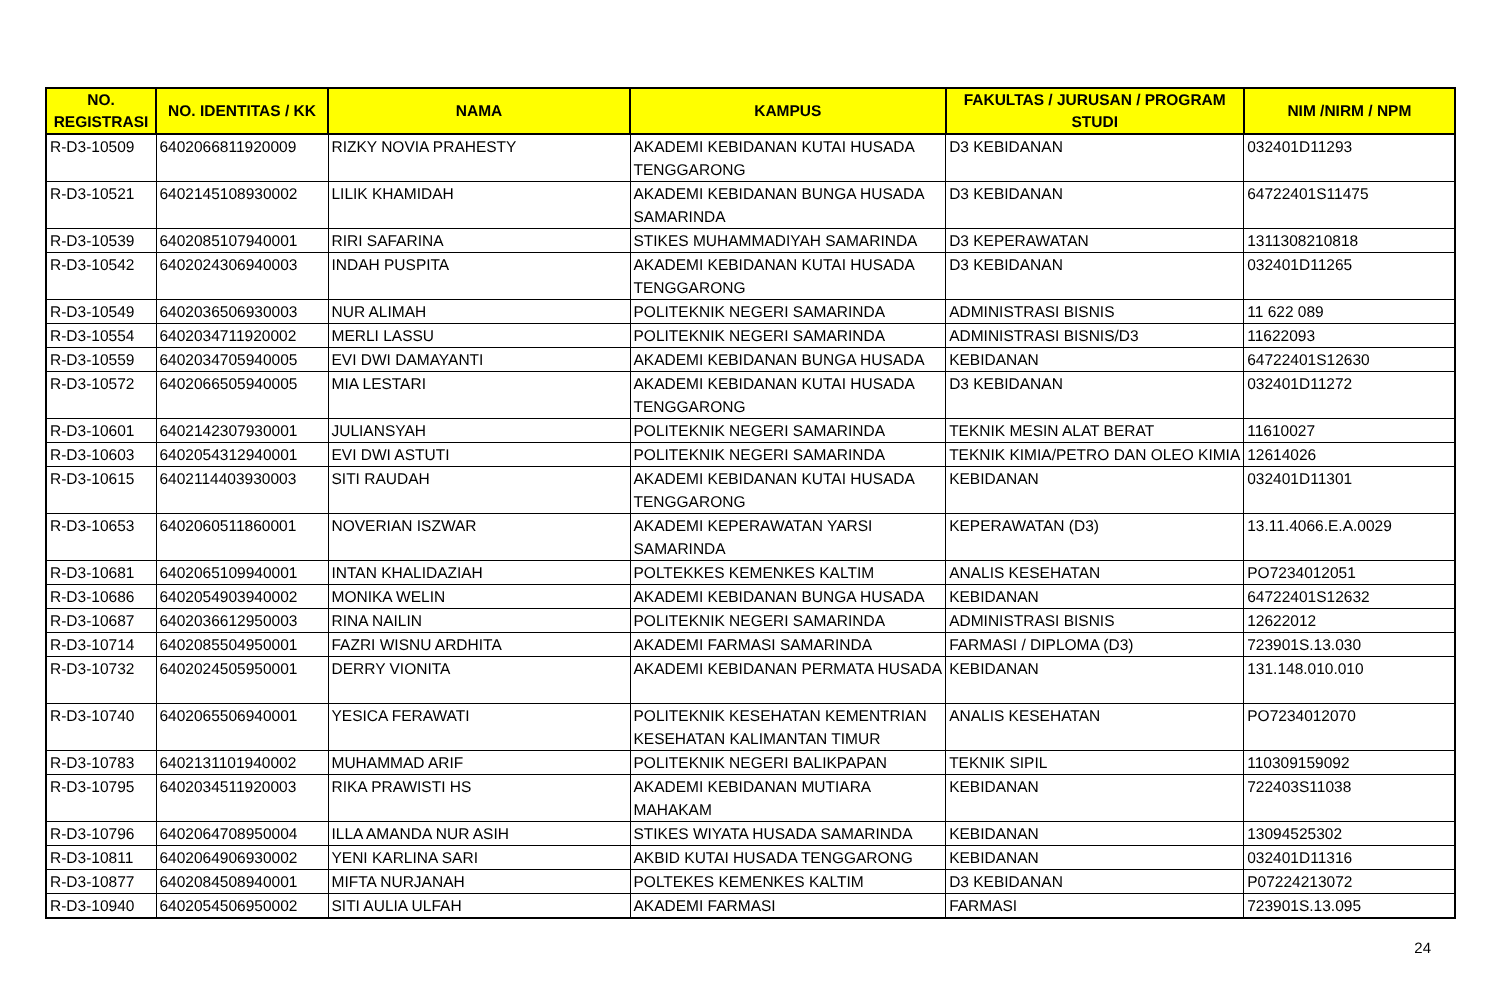| NO. REGISTRASI | NO. IDENTITAS / KK | NAMA | KAMPUS | FAKULTAS / JURUSAN / PROGRAM STUDI | NIM /NIRM / NPM |
| --- | --- | --- | --- | --- | --- |
| R-D3-10509 | 6402066811920009 | RIZKY NOVIA PRAHESTY | AKADEMI KEBIDANAN KUTAI HUSADA TENGGARONG | D3 KEBIDANAN | 032401D11293 |
| R-D3-10521 | 6402145108930002 | LILIK KHAMIDAH | AKADEMI KEBIDANAN BUNGA HUSADA SAMARINDA | D3 KEBIDANAN | 64722401S11475 |
| R-D3-10539 | 6402085107940001 | RIRI SAFARINA | STIKES MUHAMMADIYAH SAMARINDA | D3 KEPERAWATAN | 1311308210818 |
| R-D3-10542 | 6402024306940003 | INDAH PUSPITA | AKADEMI KEBIDANAN KUTAI HUSADA TENGGARONG | D3 KEBIDANAN | 032401D11265 |
| R-D3-10549 | 6402036506930003 | NUR ALIMAH | POLITEKNIK NEGERI SAMARINDA | ADMINISTRASI BISNIS | 11 622 089 |
| R-D3-10554 | 6402034711920002 | MERLI LASSU | POLITEKNIK NEGERI SAMARINDA | ADMINISTRASI BISNIS/D3 | 11622093 |
| R-D3-10559 | 6402034705940005 | EVI DWI DAMAYANTI | AKADEMI KEBIDANAN BUNGA HUSADA | KEBIDANAN | 64722401S12630 |
| R-D3-10572 | 6402066505940005 | MIA LESTARI | AKADEMI KEBIDANAN KUTAI HUSADA TENGGARONG | D3 KEBIDANAN | 032401D11272 |
| R-D3-10601 | 6402142307930001 | JULIANSYAH | POLITEKNIK NEGERI SAMARINDA | TEKNIK MESIN ALAT BERAT | 11610027 |
| R-D3-10603 | 6402054312940001 | EVI DWI ASTUTI | POLITEKNIK NEGERI SAMARINDA | TEKNIK KIMIA/PETRO DAN OLEO KIMIA | 12614026 |
| R-D3-10615 | 6402114403930003 | SITI RAUDAH | AKADEMI KEBIDANAN KUTAI HUSADA TENGGARONG | KEBIDANAN | 032401D11301 |
| R-D3-10653 | 6402060511860001 | NOVERIAN ISZWAR | AKADEMI KEPERAWATAN YARSI SAMARINDA | KEPERAWATAN (D3) | 13.11.4066.E.A.0029 |
| R-D3-10681 | 6402065109940001 | INTAN KHALIDAZIAH | POLTEKKES KEMENKES KALTIM | ANALIS KESEHATAN | PO7234012051 |
| R-D3-10686 | 6402054903940002 | MONIKA WELIN | AKADEMI KEBIDANAN BUNGA HUSADA | KEBIDANAN | 64722401S12632 |
| R-D3-10687 | 6402036612950003 | RINA NAILIN | POLITEKNIK NEGERI SAMARINDA | ADMINISTRASI BISNIS | 12622012 |
| R-D3-10714 | 6402085504950001 | FAZRI WISNU ARDHITA | AKADEMI FARMASI SAMARINDA | FARMASI / DIPLOMA (D3) | 723901S.13.030 |
| R-D3-10732 | 6402024505950001 | DERRY VIONITA | AKADEMI KEBIDANAN PERMATA HUSADA | KEBIDANAN | 131.148.010.010 |
| R-D3-10740 | 6402065506940001 | YESICA FERAWATI | POLITEKNIK KESEHATAN KEMENTRIAN KESEHATAN KALIMANTAN TIMUR | ANALIS KESEHATAN | PO7234012070 |
| R-D3-10783 | 6402131101940002 | MUHAMMAD ARIF | POLITEKNIK NEGERI BALIKPAPAN | TEKNIK SIPIL | 110309159092 |
| R-D3-10795 | 6402034511920003 | RIKA PRAWISTI HS | AKADEMI KEBIDANAN MUTIARA MAHAKAM | KEBIDANAN | 722403S11038 |
| R-D3-10796 | 6402064708950004 | ILLA AMANDA NUR ASIH | STIKES WIYATA HUSADA SAMARINDA | KEBIDANAN | 13094525302 |
| R-D3-10811 | 6402064906930002 | YENI KARLINA SARI | AKBID KUTAI HUSADA TENGGARONG | KEBIDANAN | 032401D11316 |
| R-D3-10877 | 6402084508940001 | MIFTA NURJANAH | POLTEKES KEMENKES KALTIM | D3 KEBIDANAN | P07224213072 |
| R-D3-10940 | 6402054506950002 | SITI AULIA ULFAH | AKADEMI FARMASI | FARMASI | 723901S.13.095 |
24